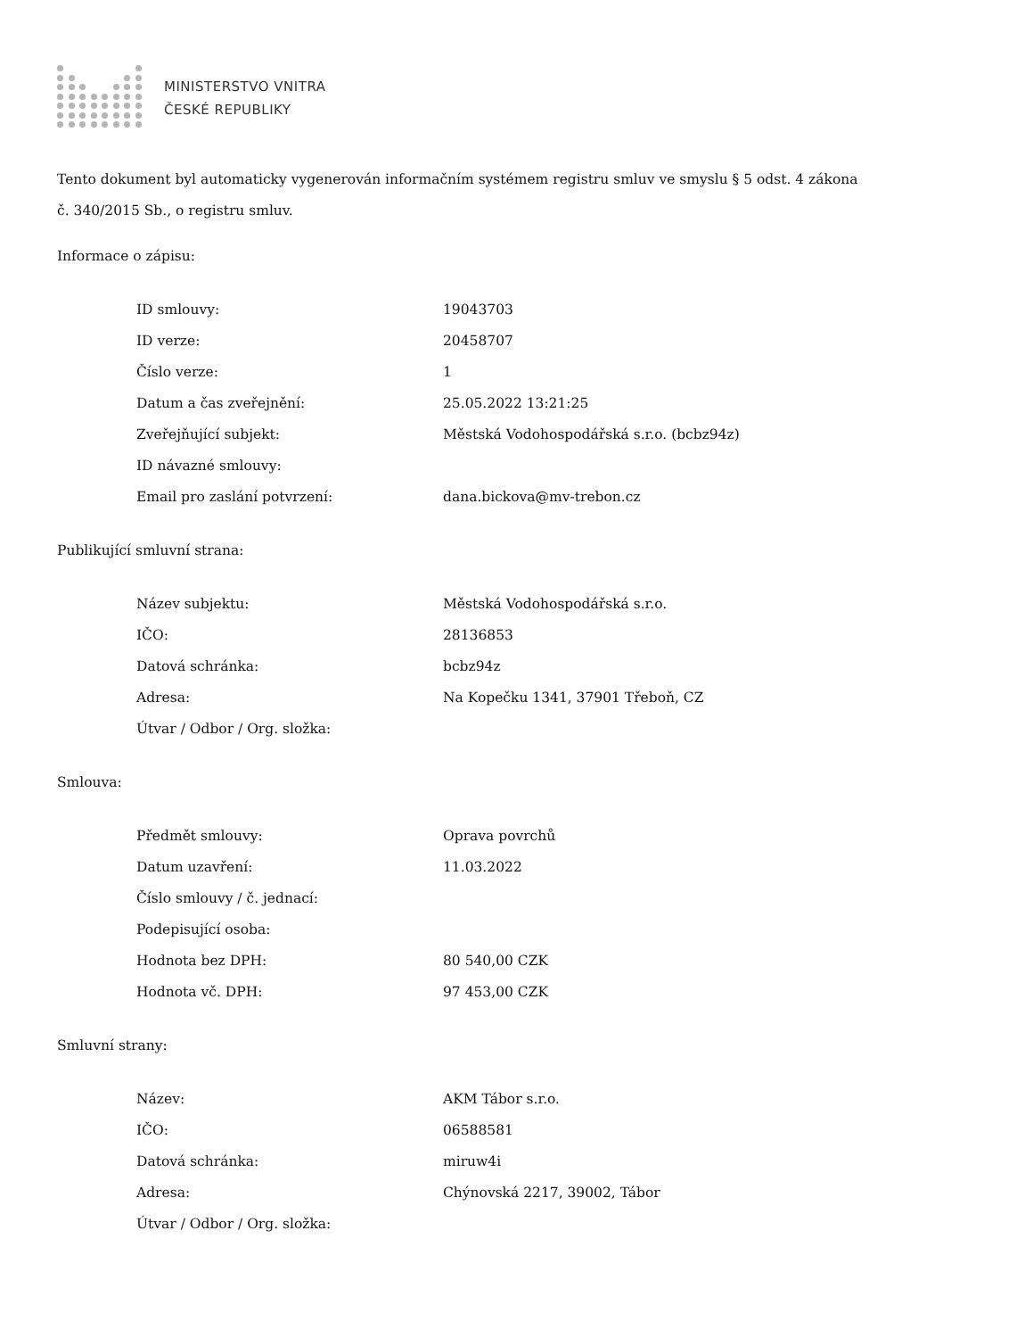MINISTERSTVO VNITRA
ČESKÉ REPUBLIKY
Tento dokument byl automaticky vygenerován informačním systémem registru smluv ve smyslu § 5 odst. 4 zákona
č. 340/2015 Sb., o registru smluv.
Informace o zápisu:
| ID smlouvy: | 19043703 |
| ID verze: | 20458707 |
| Číslo verze: | 1 |
| Datum a čas zveřejnění: | 25.05.2022 13:21:25 |
| Zveřejňující subjekt: | Městská Vodohospodářská s.r.o. (bcbz94z) |
| ID návazné smlouvy: | |
| Email pro zaslání potvrzení: | dana.bickova@mv-trebon.cz |
Publikující smluvní strana:
| Název subjektu: | Městská Vodohospodářská s.r.o. |
| IČO: | 28136853 |
| Datová schránka: | bcbz94z |
| Adresa: | Na Kopečku 1341, 37901 Třeboň, CZ |
| Útvar / Odbor / Org. složka: | |
Smlouva:
| Předmět smlouvy: | Oprava povrchů |
| Datum uzavření: | 11.03.2022 |
| Číslo smlouvy / č. jednací: | |
| Podepisující osoba: | |
| Hodnota bez DPH: | 80 540,00 CZK |
| Hodnota vč. DPH: | 97 453,00 CZK |
Smluvní strany:
| Název: | AKM Tábor s.r.o. |
| IČO: | 06588581 |
| Datová schránka: | miruw4i |
| Adresa: | Chýnovská 2217, 39002, Tábor |
| Útvar / Odbor / Org. složka: | |